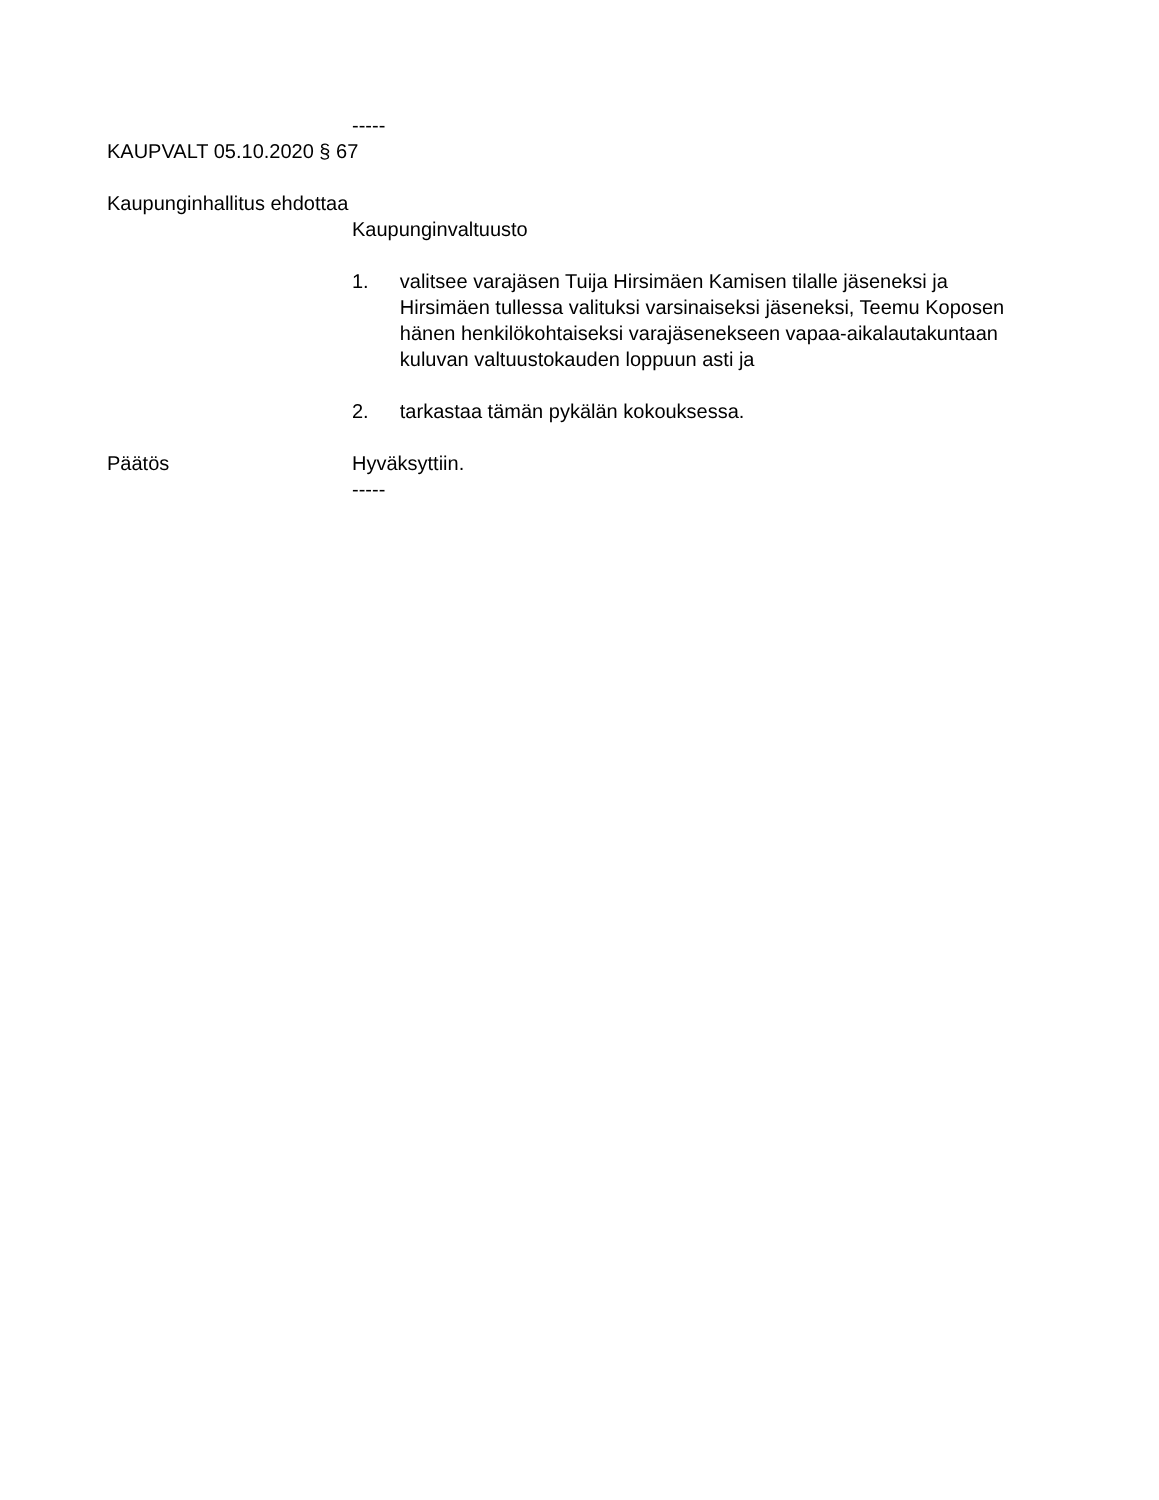-----
KAUPVALT 05.10.2020 § 67
Kaupunginhallitus ehdottaa
Kaupunginvaltuusto
1. valitsee varajäsen Tuija Hirsimäen Kamisen tilalle jäseneksi ja Hirsimäen tullessa valituksi varsinaiseksi jäseneksi, Teemu Koposen hänen henkilökohtaiseksi varajäsenekseen vapaa-aikalautakuntaan kuluvan valtuustokauden loppuun asti ja
2. tarkastaa tämän pykälän kokouksessa.
Päätös Hyväksyttiin.
-----